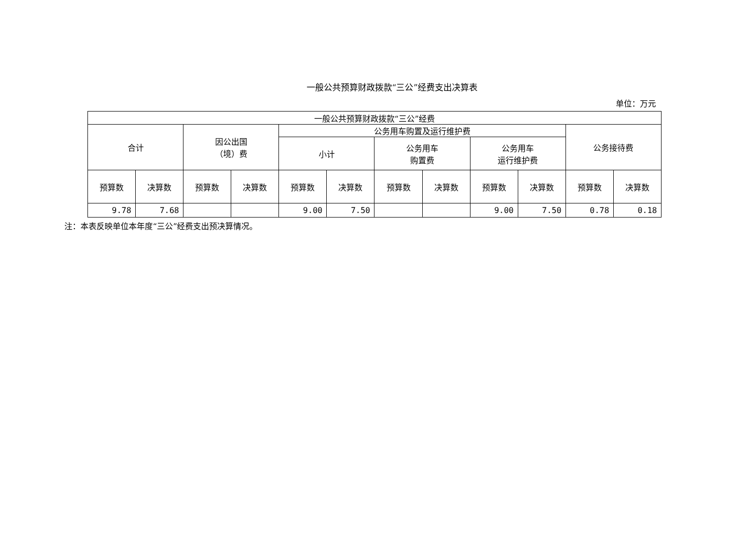一般公共预算财政拨款“三公”经费支出决算表
单位：万元
| 一般公共预算财政拨款“三公”经费 | | | | | | | | | | | |
| --- | --- | --- | --- | --- | --- | --- | --- | --- | --- | --- | --- |
| 合计 | | 因公出国 （境）费 | | 公务用车购置及运行维护费 | | | | | | 公务接待费 | |
| | | | | 小计 | | 公务用车 购置费 | | 公务用车 运行维护费 | | | |
| 预算数 | 决算数 | 预算数 | 决算数 | 预算数 | 决算数 | 预算数 | 决算数 | 预算数 | 决算数 | 预算数 | 决算数 |
| 9.78 | 7.68 | | | 9.00 | 7.50 | | | 9.00 | 7.50 | 0.78 | 0.18 |
注：本表反映单位本年度“三公”经费支出预决算情况。